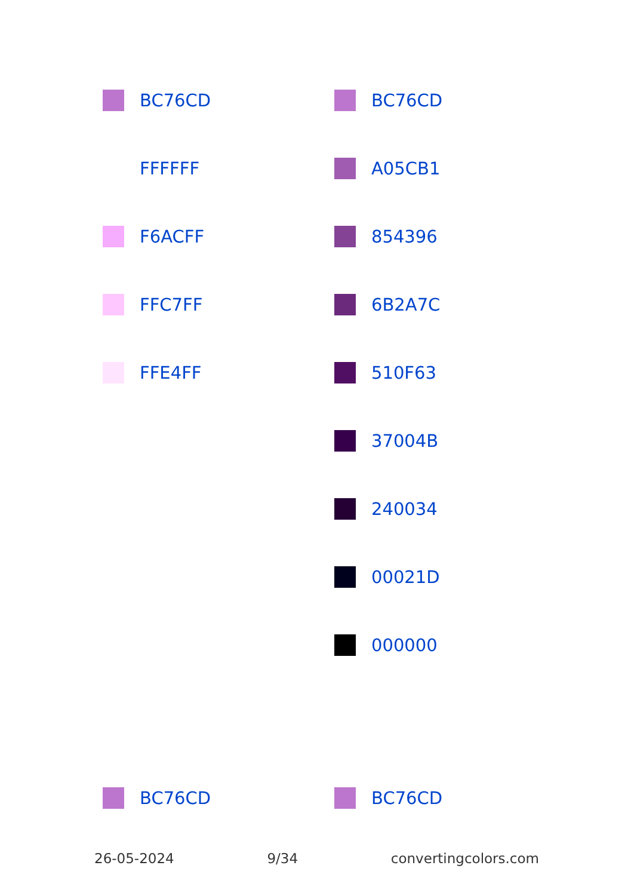BC76CD
FFFFFF
F6ACFF
FFC7FF
FFE4FF
BC76CD
A05CB1
854396
6B2A7C
510F63
37004B
240034
00021D
000000
BC76CD BC76CD
26-05-2024 9/34 convertingcolors.com